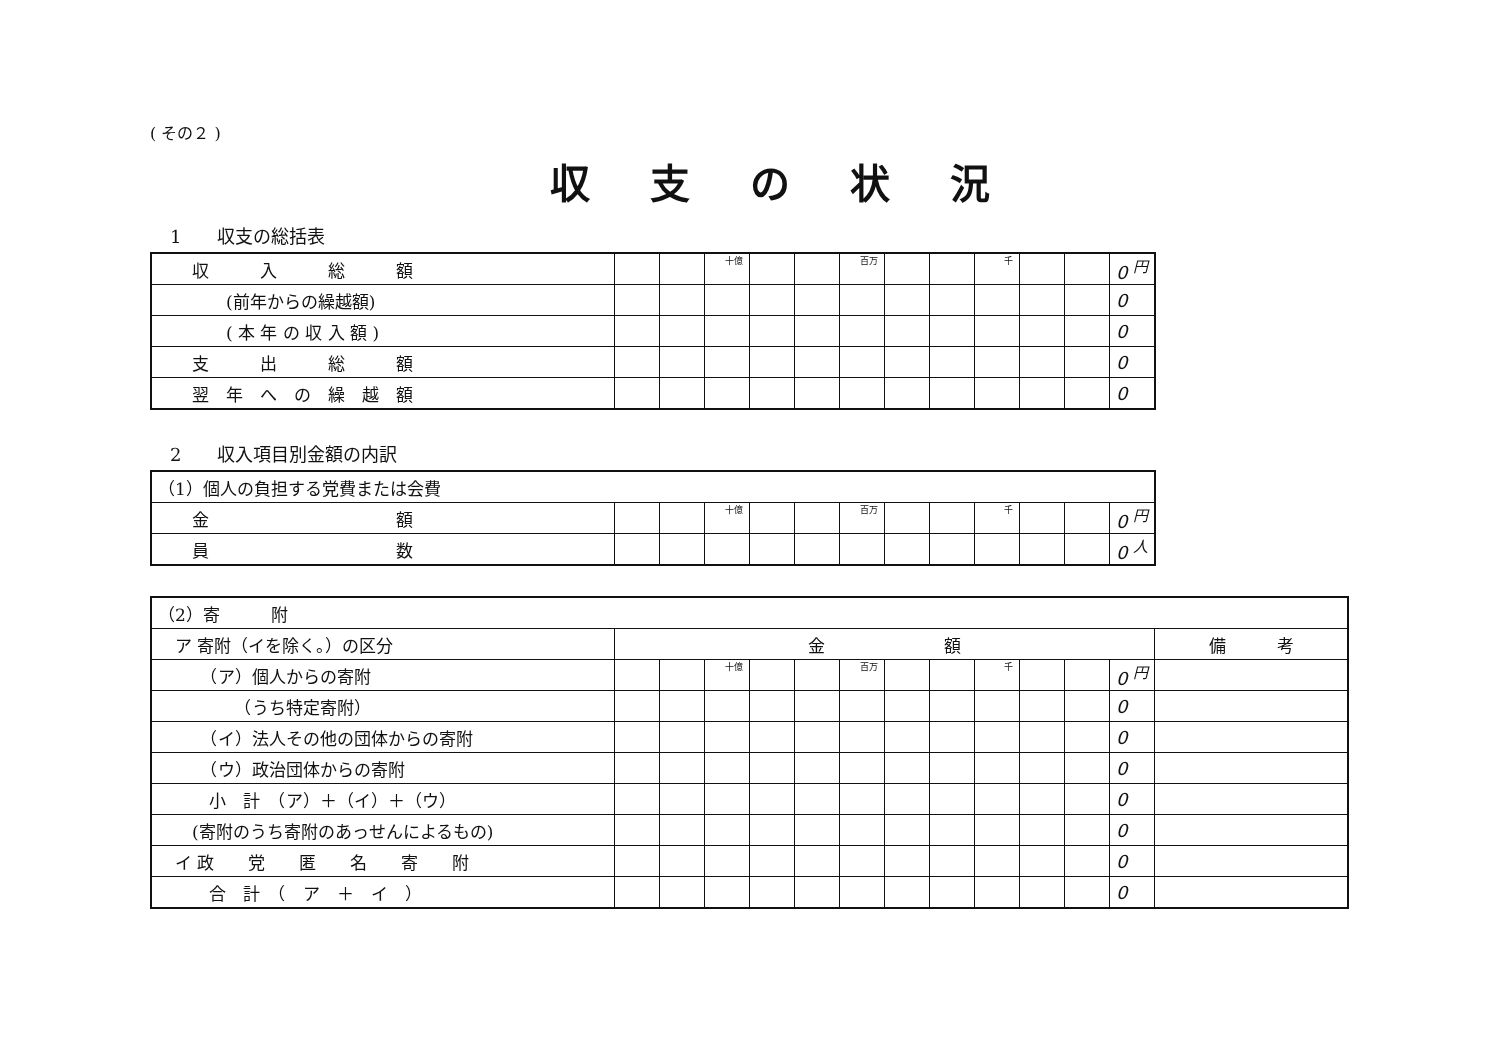( その２ )
収支の状況
1　　収支の総括表
| 収 入 総 額 | | | 十億 | | | 百万 | | | 千 | | | 0 <sup>円</sup> |
| (前年からの繰越額) | | | | | | | | | | | | 0 |
| ( 本 年 の 収 入 額 ) | | | | | | | | | | | | 0 |
| 支 出 総 額 | | | | | | | | | | | | 0 |
| 翌 年 へ の 繰 越 額 | | | | | | | | | | | | 0 |
2　　収入項目別金額の内訳
| （1）個人の負担する党費または会費 | | | | | | | | | | | | |
| 金 額 | | | 十億 | | | 百万 | | | 千 | | | 0 <sup>円</sup> |
| 員 数 | | | | | | | | | | | | 0 <sup>人</sup> |
| （2）寄 附 | | | | | | | | | | | | | |
| ア 寄附（イを除く。）の区分 | 金 額 | | | | | | | | | | | | 備 考 |
| （ア）個人からの寄附 | | | 十億 | | | 百万 | | | 千 | | | 0 <sup>円</sup> | |
| （うち特定寄附） | | | | | | | | | | | | 0 | |
| （イ）法人その他の団体からの寄附 | | | | | | | | | | | | 0 | |
| （ウ）政治団体からの寄附 | | | | | | | | | | | | 0 | |
| 小 計 （ア）＋（イ）＋（ウ） | | | | | | | | | | | | 0 | |
| (寄附のうち寄附のあっせんによるもの) | | | | | | | | | | | | 0 | |
| イ 政 党 匿 名 寄 附 | | | | | | | | | | | | 0 | |
| 合 計 （ ア ＋ イ ） | | | | | | | | | | | | 0 | |